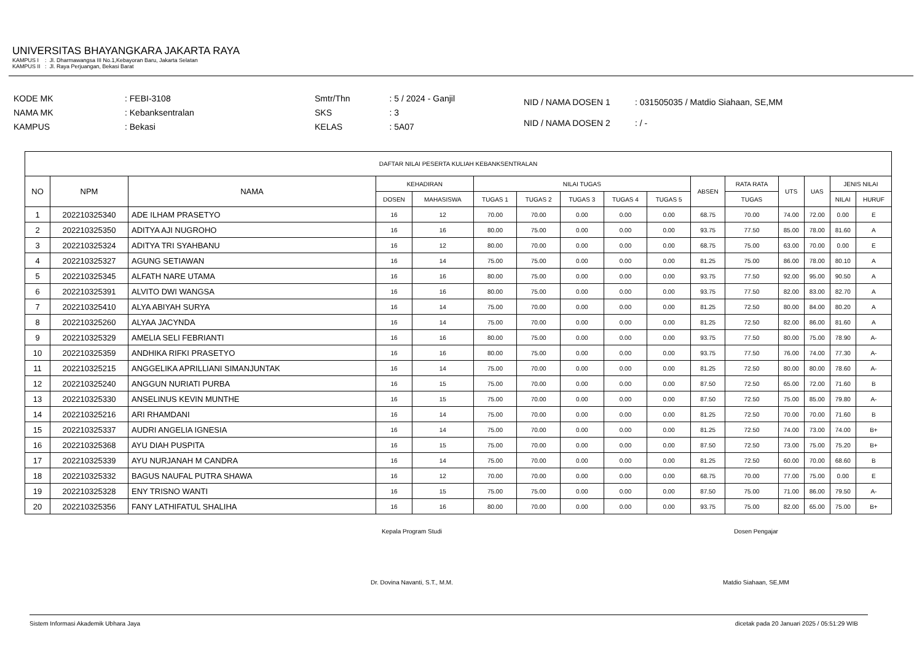UNIVERSITAS BHAYANGKARA JAKARTA RAYA
KAMPUS I : Jl. Dharmawangsa III No.1,Kebayoran Baru, Jakarta Selatan
KAMPUS II : Jl. Raya Perjuangan, Bekasi Barat
| KODE MK | : FEBI-3108 |
| NAMA MK | : Kebanksentralan |
| KAMPUS | : Bekasi |
| Smtr/Thn | : 5 / 2024 - Ganjil |
| SKS | : 3 |
| KELAS | : 5A07 |
| NID / NAMA DOSEN 1 | : 031505035 / Matdio Siahaan, SE,MM |
| NID / NAMA DOSEN 2 | : / - |
| DAFTAR NILAI PESERTA KULIAH KEBANKSENTRALAN | | | | | | | | | | | | | | | |
| --- | --- | --- | --- | --- | --- | --- | --- | --- | --- | --- | --- | --- | --- | --- | --- |
| NO | NPM | NAMA | KEHADIRAN | | NILAI TUGAS | | | | | ABSEN | RATA RATA | UTS | UAS | JENIS NILAI | |
| | | | DOSEN | MAHASISWA | TUGAS 1 | TUGAS 2 | TUGAS 3 | TUGAS 4 | TUGAS 5 | | TUGAS | | | NILAI | HURUF |
| 1 | 202210325340 | ADE ILHAM PRASETYO | 16 | 12 | 70.00 | 70.00 | 0.00 | 0.00 | 0.00 | 68.75 | 70.00 | 74.00 | 72.00 | 0.00 | E |
| 2 | 202210325350 | ADITYA AJI NUGROHO | 16 | 16 | 80.00 | 75.00 | 0.00 | 0.00 | 0.00 | 93.75 | 77.50 | 85.00 | 78.00 | 81.60 | A |
| 3 | 202210325324 | ADITYA TRI SYAHBANU | 16 | 12 | 80.00 | 70.00 | 0.00 | 0.00 | 0.00 | 68.75 | 75.00 | 63.00 | 70.00 | 0.00 | E |
| 4 | 202210325327 | AGUNG SETIAWAN | 16 | 14 | 75.00 | 75.00 | 0.00 | 0.00 | 0.00 | 81.25 | 75.00 | 86.00 | 78.00 | 80.10 | A |
| 5 | 202210325345 | ALFATH NARE UTAMA | 16 | 16 | 80.00 | 75.00 | 0.00 | 0.00 | 0.00 | 93.75 | 77.50 | 92.00 | 95.00 | 90.50 | A |
| 6 | 202210325391 | ALVITO DWI WANGSA | 16 | 16 | 80.00 | 75.00 | 0.00 | 0.00 | 0.00 | 93.75 | 77.50 | 82.00 | 83.00 | 82.70 | A |
| 7 | 202210325410 | ALYA ABIYAH SURYA | 16 | 14 | 75.00 | 70.00 | 0.00 | 0.00 | 0.00 | 81.25 | 72.50 | 80.00 | 84.00 | 80.20 | A |
| 8 | 202210325260 | ALYAA JACYNDA | 16 | 14 | 75.00 | 70.00 | 0.00 | 0.00 | 0.00 | 81.25 | 72.50 | 82.00 | 86.00 | 81.60 | A |
| 9 | 202210325329 | AMELIA SELI FEBRIANTI | 16 | 16 | 80.00 | 75.00 | 0.00 | 0.00 | 0.00 | 93.75 | 77.50 | 80.00 | 75.00 | 78.90 | A- |
| 10 | 202210325359 | ANDHIKA RIFKI PRASETYO | 16 | 16 | 80.00 | 75.00 | 0.00 | 0.00 | 0.00 | 93.75 | 77.50 | 76.00 | 74.00 | 77.30 | A- |
| 11 | 202210325215 | ANGGELIKA APRILLIANI SIMANJUNTAK | 16 | 14 | 75.00 | 70.00 | 0.00 | 0.00 | 0.00 | 81.25 | 72.50 | 80.00 | 80.00 | 78.60 | A- |
| 12 | 202210325240 | ANGGUN NURIATI PURBA | 16 | 15 | 75.00 | 70.00 | 0.00 | 0.00 | 0.00 | 87.50 | 72.50 | 65.00 | 72.00 | 71.60 | B |
| 13 | 202210325330 | ANSELINUS KEVIN MUNTHE | 16 | 15 | 75.00 | 70.00 | 0.00 | 0.00 | 0.00 | 87.50 | 72.50 | 75.00 | 85.00 | 79.80 | A- |
| 14 | 202210325216 | ARI RHAMDANI | 16 | 14 | 75.00 | 70.00 | 0.00 | 0.00 | 0.00 | 81.25 | 72.50 | 70.00 | 70.00 | 71.60 | B |
| 15 | 202210325337 | AUDRI ANGELIA IGNESIA | 16 | 14 | 75.00 | 70.00 | 0.00 | 0.00 | 0.00 | 81.25 | 72.50 | 74.00 | 73.00 | 74.00 | B+ |
| 16 | 202210325368 | AYU DIAH PUSPITA | 16 | 15 | 75.00 | 70.00 | 0.00 | 0.00 | 0.00 | 87.50 | 72.50 | 73.00 | 75.00 | 75.20 | B+ |
| 17 | 202210325339 | AYU NURJANAH M CANDRA | 16 | 14 | 75.00 | 70.00 | 0.00 | 0.00 | 0.00 | 81.25 | 72.50 | 60.00 | 70.00 | 68.60 | B |
| 18 | 202210325332 | BAGUS NAUFAL PUTRA SHAWA | 16 | 12 | 70.00 | 70.00 | 0.00 | 0.00 | 0.00 | 68.75 | 70.00 | 77.00 | 75.00 | 0.00 | E |
| 19 | 202210325328 | ENY TRISNO WANTI | 16 | 15 | 75.00 | 75.00 | 0.00 | 0.00 | 0.00 | 87.50 | 75.00 | 71.00 | 86.00 | 79.50 | A- |
| 20 | 202210325356 | FANY LATHIFATUL SHALIHA | 16 | 16 | 80.00 | 70.00 | 0.00 | 0.00 | 0.00 | 93.75 | 75.00 | 82.00 | 65.00 | 75.00 | B+ |
Kepala Program Studi
Dr. Dovina Navanti, S.T., M.M.
Dosen Pengajar
Matdio Siahaan, SE,MM
Sistem Informasi Akademik Ubhara Jaya dicetak pada 20 Januari 2025 / 05:51:29 WIB